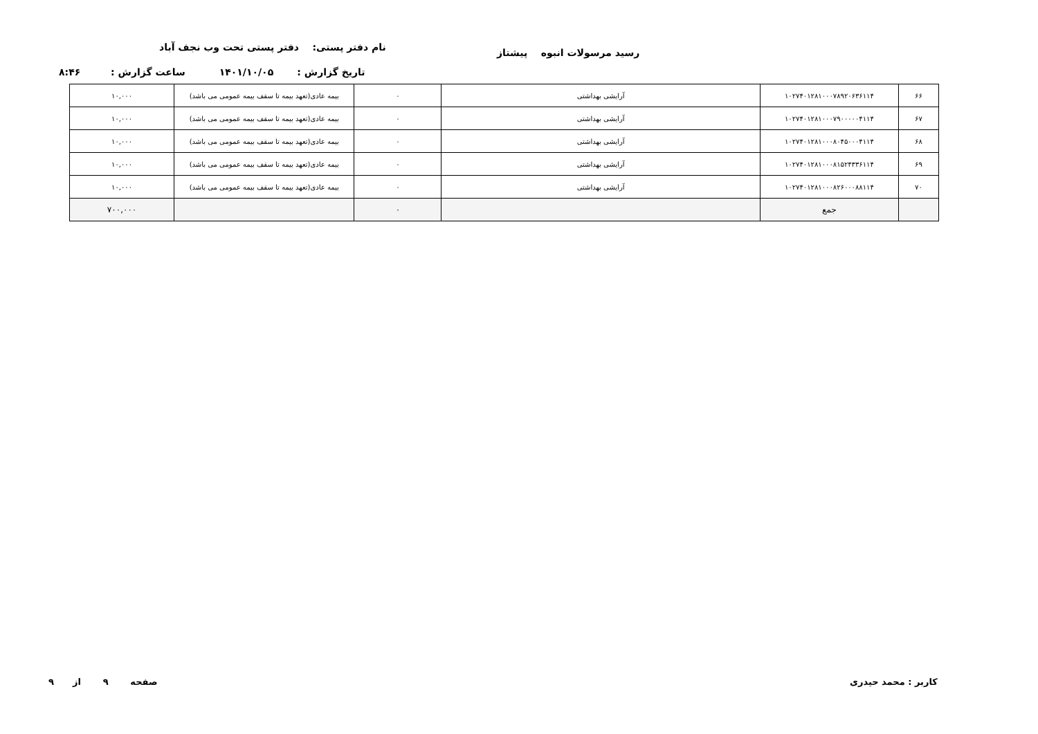نام دفتر پستی: دفتر پستی تحت وب نجف آباد رسید مرسولات انبوه پیشتاز
تاریخ گزارش : ۱۴۰۱/۱۰/۰۵ ساعت گزارش : ۸:۴۶
| ۶۶ | ۱۰۲۷۴۰۱۲۸۱۰۰۰۷۸۹۲۰۶۳۶۱۱۴ | آرایشی بهداشتی | ۰ | بیمه عادی(تعهد بیمه تا سقف بیمه عمومی می باشد) | ۱۰,۰۰۰ |
| ۶۷ | ۱۰۲۷۴۰۱۲۸۱۰۰۰۷۹۰۰۰۰۰۴۱۱۴ | آرایشی بهداشتی | ۰ | بیمه عادی(تعهد بیمه تا سقف بیمه عمومی می باشد) | ۱۰,۰۰۰ |
| ۶۸ | ۱۰۲۷۴۰۱۲۸۱۰۰۰۸۰۴۵۰۰۰۴۱۱۴ | آرایشی بهداشتی | ۰ | بیمه عادی(تعهد بیمه تا سقف بیمه عمومی می باشد) | ۱۰,۰۰۰ |
| ۶۹ | ۱۰۲۷۴۰۱۲۸۱۰۰۰۸۱۵۲۴۳۳۶۱۱۴ | آرایشی بهداشتی | ۰ | بیمه عادی(تعهد بیمه تا سقف بیمه عمومی می باشد) | ۱۰,۰۰۰ |
| ۷۰ | ۱۰۲۷۴۰۱۲۸۱۰۰۰۸۲۶۰۰۰۸۸۱۱۴ | آرایشی بهداشتی | ۰ | بیمه عادی(تعهد بیمه تا سقف بیمه عمومی می باشد) | ۱۰,۰۰۰ |
| | جمع | | ۰ | | ۷۰۰,۰۰۰ |
صفحه ۹ از ۹ کاربر : محمد حیدری